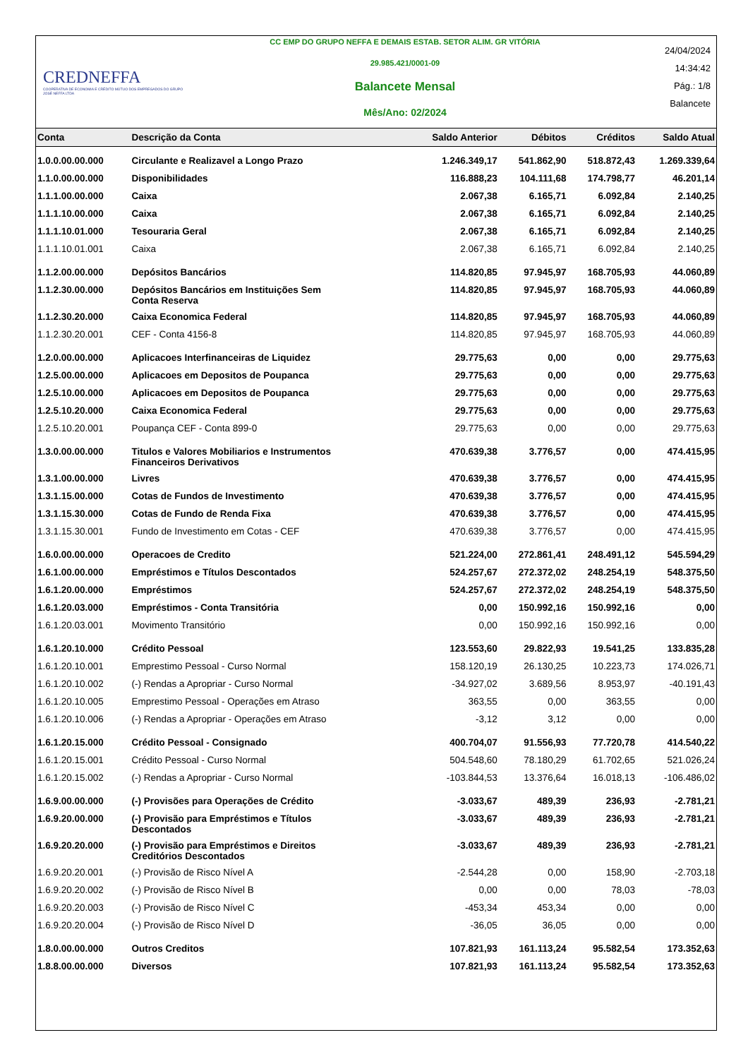CREDNEFFA
COOPERATIVA DE ECONOMIA E CRÉDITO MÚTUO DOS EMPREGADOS DO GRUPO JOSÉ NEFFA LTDA
CC EMP DO GRUPO NEFFA E DEMAIS ESTAB. SETOR ALIM. GR VITÓRIA
29.985.421/0001-09
Balancete Mensal
Mês/Ano: 02/2024
24/04/2024
14:34:42
Pág.: 1/8
Balancete
| Conta | Descrição da Conta | Saldo Anterior | Débitos | Créditos | Saldo Atual |
| --- | --- | --- | --- | --- | --- |
| 1.0.0.00.00.000 | Circulante e Realizavel a Longo Prazo | 1.246.349,17 | 541.862,90 | 518.872,43 | 1.269.339,64 |
| 1.1.0.00.00.000 | Disponibilidades | 116.888,23 | 104.111,68 | 174.798,77 | 46.201,14 |
| 1.1.1.00.00.000 | Caixa | 2.067,38 | 6.165,71 | 6.092,84 | 2.140,25 |
| 1.1.1.10.00.000 | Caixa | 2.067,38 | 6.165,71 | 6.092,84 | 2.140,25 |
| 1.1.1.10.01.000 | Tesouraria Geral | 2.067,38 | 6.165,71 | 6.092,84 | 2.140,25 |
| 1.1.1.10.01.001 | Caixa | 2.067,38 | 6.165,71 | 6.092,84 | 2.140,25 |
| 1.1.2.00.00.000 | Depósitos Bancários | 114.820,85 | 97.945,97 | 168.705,93 | 44.060,89 |
| 1.1.2.30.00.000 | Depósitos Bancários em Instituições Sem Conta Reserva | 114.820,85 | 97.945,97 | 168.705,93 | 44.060,89 |
| 1.1.2.30.20.000 | Caixa Economica Federal | 114.820,85 | 97.945,97 | 168.705,93 | 44.060,89 |
| 1.1.2.30.20.001 | CEF - Conta 4156-8 | 114.820,85 | 97.945,97 | 168.705,93 | 44.060,89 |
| 1.2.0.00.00.000 | Aplicacoes Interfinanceiras de Liquidez | 29.775,63 | 0,00 | 0,00 | 29.775,63 |
| 1.2.5.00.00.000 | Aplicacoes em Depositos de Poupanca | 29.775,63 | 0,00 | 0,00 | 29.775,63 |
| 1.2.5.10.00.000 | Aplicacoes em Depositos de Poupanca | 29.775,63 | 0,00 | 0,00 | 29.775,63 |
| 1.2.5.10.20.000 | Caixa Economica Federal | 29.775,63 | 0,00 | 0,00 | 29.775,63 |
| 1.2.5.10.20.001 | Poupança CEF - Conta 899-0 | 29.775,63 | 0,00 | 0,00 | 29.775,63 |
| 1.3.0.00.00.000 | Titulos e Valores Mobiliarios e Instrumentos Financeiros Derivativos | 470.639,38 | 3.776,57 | 0,00 | 474.415,95 |
| 1.3.1.00.00.000 | Livres | 470.639,38 | 3.776,57 | 0,00 | 474.415,95 |
| 1.3.1.15.00.000 | Cotas de Fundos de Investimento | 470.639,38 | 3.776,57 | 0,00 | 474.415,95 |
| 1.3.1.15.30.000 | Cotas de Fundo de Renda Fixa | 470.639,38 | 3.776,57 | 0,00 | 474.415,95 |
| 1.3.1.15.30.001 | Fundo de Investimento em Cotas - CEF | 470.639,38 | 3.776,57 | 0,00 | 474.415,95 |
| 1.6.0.00.00.000 | Operacoes de Credito | 521.224,00 | 272.861,41 | 248.491,12 | 545.594,29 |
| 1.6.1.00.00.000 | Empréstimos e Títulos Descontados | 524.257,67 | 272.372,02 | 248.254,19 | 548.375,50 |
| 1.6.1.20.00.000 | Empréstimos | 524.257,67 | 272.372,02 | 248.254,19 | 548.375,50 |
| 1.6.1.20.03.000 | Empréstimos - Conta Transitória | 0,00 | 150.992,16 | 150.992,16 | 0,00 |
| 1.6.1.20.03.001 | Movimento Transitório | 0,00 | 150.992,16 | 150.992,16 | 0,00 |
| 1.6.1.20.10.000 | Crédito Pessoal | 123.553,60 | 29.822,93 | 19.541,25 | 133.835,28 |
| 1.6.1.20.10.001 | Emprestimo Pessoal - Curso Normal | 158.120,19 | 26.130,25 | 10.223,73 | 174.026,71 |
| 1.6.1.20.10.002 | (-) Rendas a Apropriar - Curso Normal | -34.927,02 | 3.689,56 | 8.953,97 | -40.191,43 |
| 1.6.1.20.10.005 | Emprestimo Pessoal - Operações em Atraso | 363,55 | 0,00 | 363,55 | 0,00 |
| 1.6.1.20.10.006 | (-) Rendas a Apropriar - Operações em Atraso | -3,12 | 3,12 | 0,00 | 0,00 |
| 1.6.1.20.15.000 | Crédito Pessoal - Consignado | 400.704,07 | 91.556,93 | 77.720,78 | 414.540,22 |
| 1.6.1.20.15.001 | Crédito Pessoal - Curso Normal | 504.548,60 | 78.180,29 | 61.702,65 | 521.026,24 |
| 1.6.1.20.15.002 | (-) Rendas a Apropriar - Curso Normal | -103.844,53 | 13.376,64 | 16.018,13 | -106.486,02 |
| 1.6.9.00.00.000 | (-) Provisões para Operações de Crédito | -3.033,67 | 489,39 | 236,93 | -2.781,21 |
| 1.6.9.20.00.000 | (-) Provisão para Empréstimos e Títulos Descontados | -3.033,67 | 489,39 | 236,93 | -2.781,21 |
| 1.6.9.20.20.000 | (-) Provisão para Empréstimos e Direitos Creditórios Descontados | -3.033,67 | 489,39 | 236,93 | -2.781,21 |
| 1.6.9.20.20.001 | (-) Provisão de Risco Nível A | -2.544,28 | 0,00 | 158,90 | -2.703,18 |
| 1.6.9.20.20.002 | (-) Provisão de Risco Nível B | 0,00 | 0,00 | 78,03 | -78,03 |
| 1.6.9.20.20.003 | (-) Provisão de Risco Nível C | -453,34 | 453,34 | 0,00 | 0,00 |
| 1.6.9.20.20.004 | (-) Provisão de Risco Nível D | -36,05 | 36,05 | 0,00 | 0,00 |
| 1.8.0.00.00.000 | Outros Creditos | 107.821,93 | 161.113,24 | 95.582,54 | 173.352,63 |
| 1.8.8.00.00.000 | Diversos | 107.821,93 | 161.113,24 | 95.582,54 | 173.352,63 |